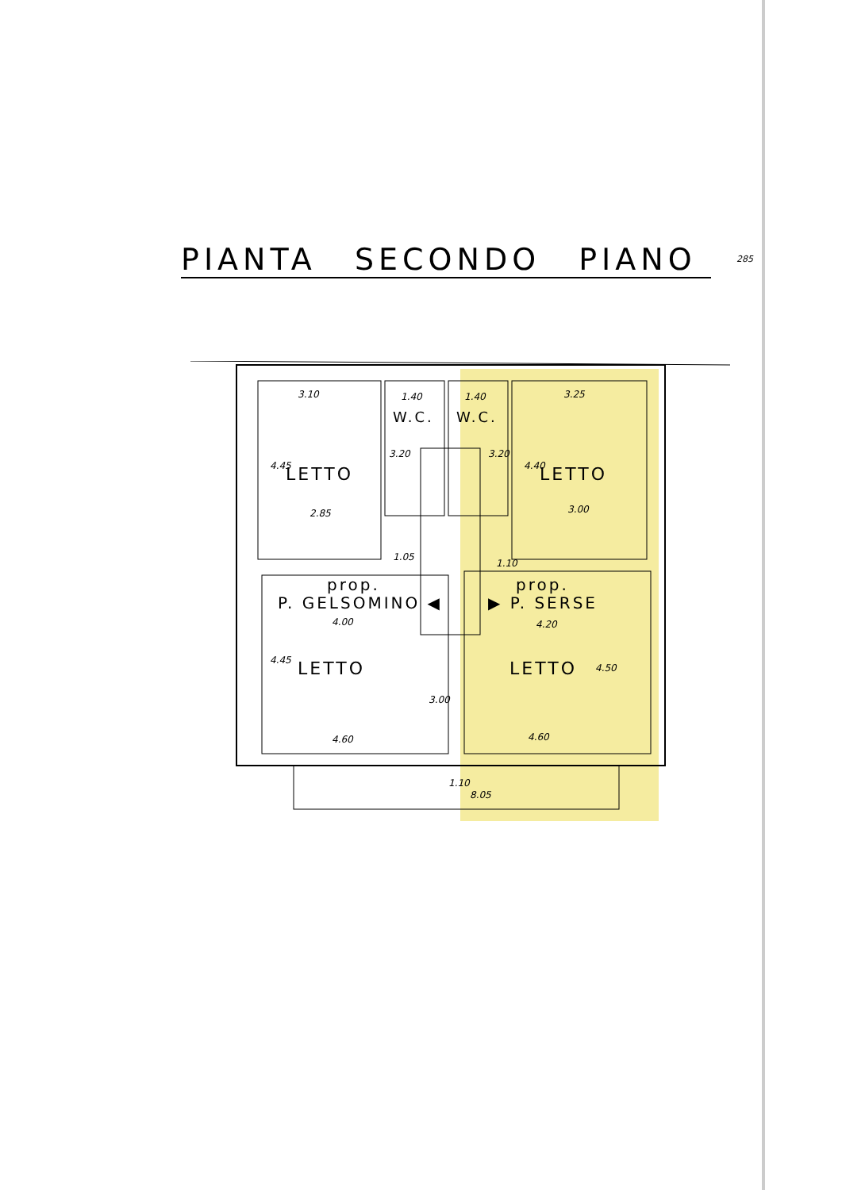PIANTA SECONDO PIANO 285
3.10 1.40
W.C.
1.40
W.C.
3.25
4.45 LETTO
3.20 3.20
4.40 LETTO
2.85 3.00
1.05
1.10
prop.
P. GELSOMINO ◀
prop.
▶ P. SERSE
4.00 4.20
4.45 LETTO
3.00
LETTO 4.50
4.60 4.60
1.10
8.05